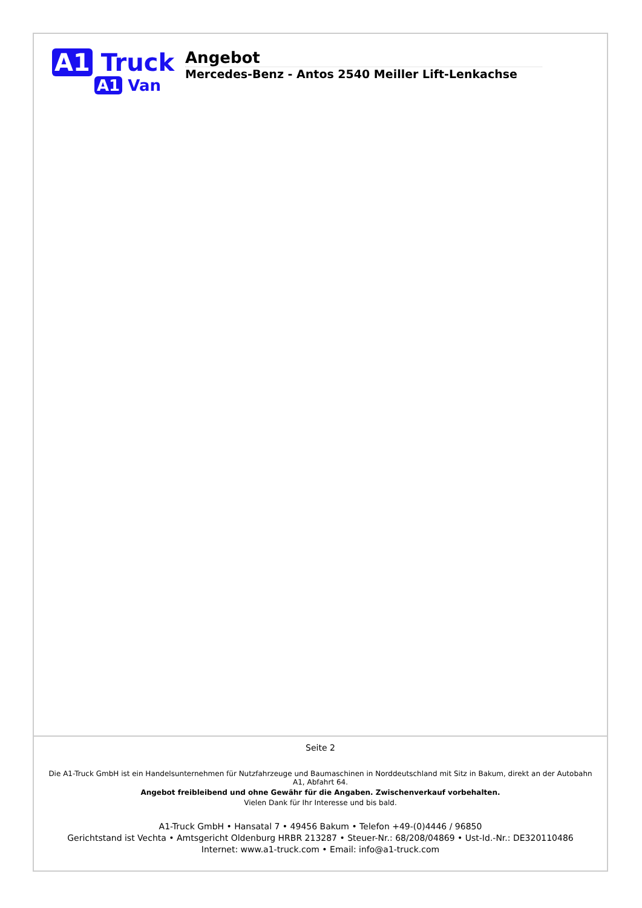A1 Truck
A1 Van
Angebot
Mercedes-Benz - Antos 2540 Meiller Lift-Lenkachse
Seite 2
Die A1-Truck GmbH ist ein Handelsunternehmen für Nutzfahrzeuge und Baumaschinen in Norddeutschland mit Sitz in Bakum, direkt an der Autobahn A1, Abfahrt 64.
Angebot freibleibend und ohne Gewähr für die Angaben. Zwischenverkauf vorbehalten.
Vielen Dank für Ihr Interesse und bis bald.
A1-Truck GmbH • Hansatal 7 • 49456 Bakum • Telefon +49-(0)4446 / 96850
Gerichtstand ist Vechta • Amtsgericht Oldenburg HRBR 213287 • Steuer-Nr.: 68/208/04869 • Ust-Id.-Nr.: DE320110486
Internet: www.a1-truck.com • Email: info@a1-truck.com